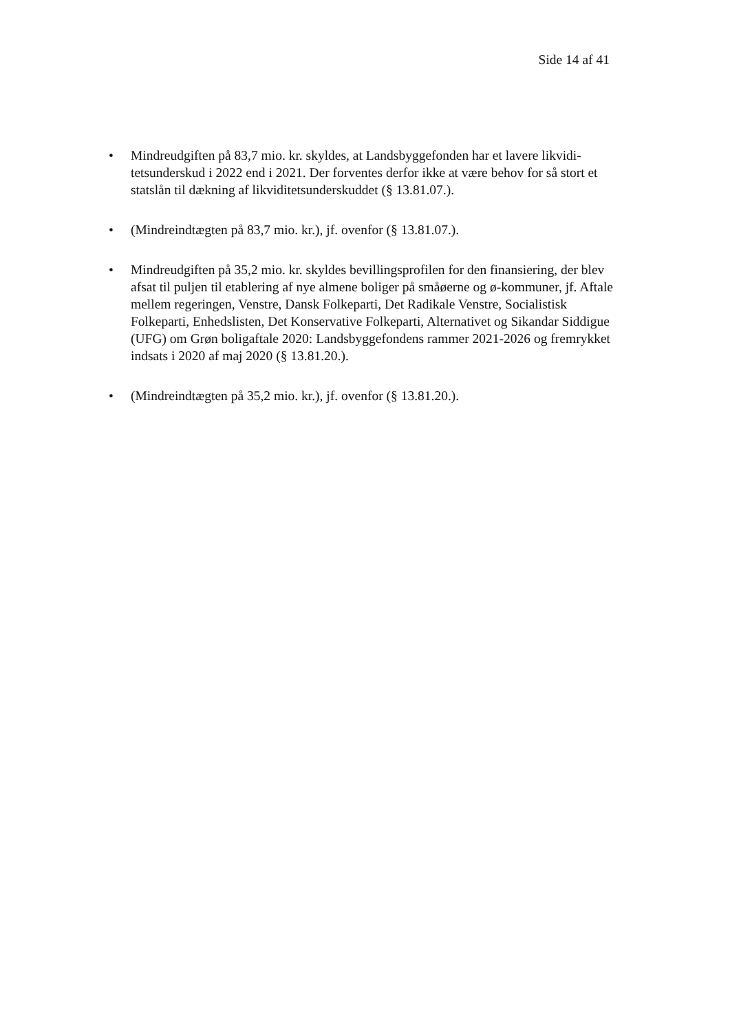Side 14 af 41
• Mindreudgiften på 83,7 mio. kr. skyldes, at Landsbyggefonden har et lavere likvidi­tetsunderskud i 2022 end i 2021. Der forventes derfor ikke at være behov for så stort et statslån til dækning af likviditetsunderskuddet (§ 13.81.07.).
• (Mindreindtægten på 83,7 mio. kr.), jf. ovenfor (§ 13.81.07.).
• Mindreudgiften på 35,2 mio. kr. skyldes bevillingsprofilen for den finansiering, der blev afsat til puljen til etablering af nye almene boliger på småøerne og ø-kommuner, jf. Aftale mellem regeringen, Venstre, Dansk Folkeparti, Det Radikale Venstre, Socialistisk Folkeparti, Enhedslisten, Det Konservative Folkeparti, Alter­nativet og Sikandar Siddigue (UFG) om Grøn boligaftale 2020: Landsbyggefondens rammer 2021-2026 og fremrykket indsats i 2020 af maj 2020 (§ 13.81.20.).
• (Mindreindtægten på 35,2 mio. kr.), jf. ovenfor (§ 13.81.20.).